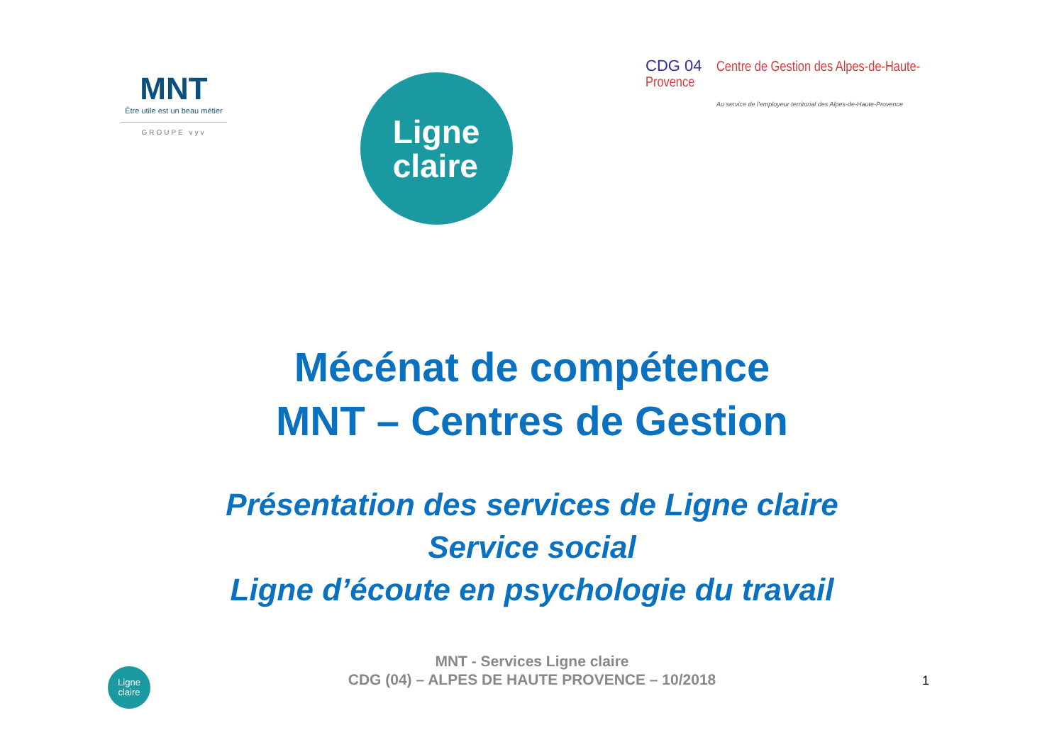MNT
Être utile est un beau métier
GROUPE vyv
Ligne
claire
CDG 04 Centre de Gestion des Alpes-de-Haute-Provence
Au service de l'employeur territorial des Alpes-de-Haute-Provence
Mécénat de compétence
MNT – Centres de Gestion
Présentation des services de Ligne claire
Service social
Ligne d’écoute en psychologie du travail
Ligne
claire
MNT - Services Ligne claire
CDG (04) – ALPES DE HAUTE PROVENCE – 10/2018
1